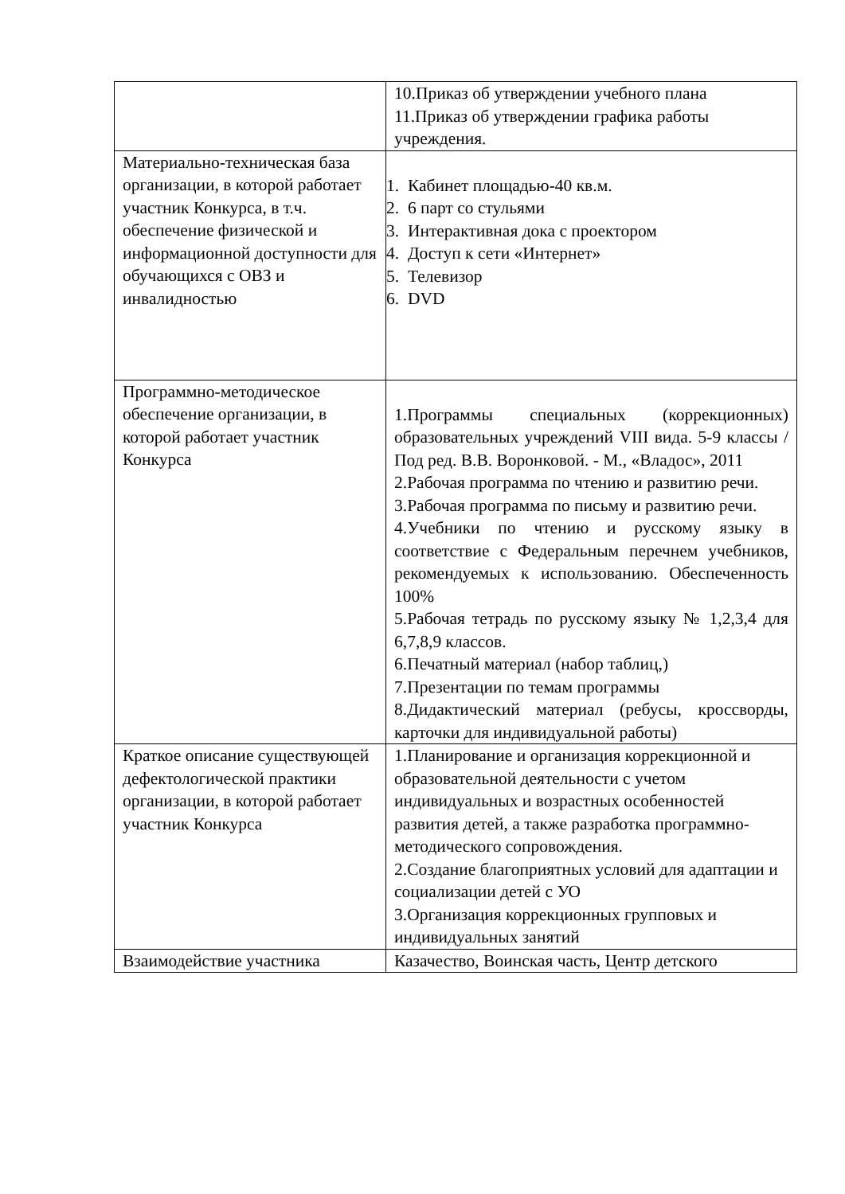| | 10.Приказ об утверждении учебного плана 11.Приказ об утверждении графика работы учреждения. |
| Материально-техническая база организации, в которой работает участник Конкурса, в т.ч. обеспечение физической и информационной доступности для обучающихся с ОВЗ и инвалидностью | 1. Кабинет площадью-40 кв.м. 2. 6 парт со стульями 3. Интерактивная дока с проектором 4. Доступ к сети «Интернет» 5. Телевизор 6. DVD |
| Программно-методическое обеспечение организации, в которой работает участник Конкурса | 1.Программы специальных (коррекционных) образовательных учреждений VIII вида. 5-9 классы /Под ред. В.В. Воронковой. - М., «Владос», 2011 2.Рабочая программа по чтению и развитию речи. 3.Рабочая программа по письму и развитию речи. 4.Учебники по чтению и русскому языку в соответствие с Федеральным перечнем учебников, рекомендуемых к использованию. Обеспеченность 100% 5.Рабочая тетрадь по русскому языку № 1,2,3,4 для 6,7,8,9 классов. 6.Печатный материал (набор таблиц,) 7.Презентации по темам программы 8.Дидактический материал (ребусы, кроссворды, карточки для индивидуальной работы) |
| Краткое описание существующей дефектологической практики организации, в которой работает участник Конкурса | 1.Планирование и организация коррекционной и образовательной деятельности с учетом индивидуальных и возрастных особенностей развития детей, а также разработка программно-методического сопровождения. 2.Создание благоприятных условий для адаптации и социализации детей с УО 3.Организация коррекционных групповых и индивидуальных занятий |
| Взаимодействие участника | Казачество, Воинская часть, Центр детского |